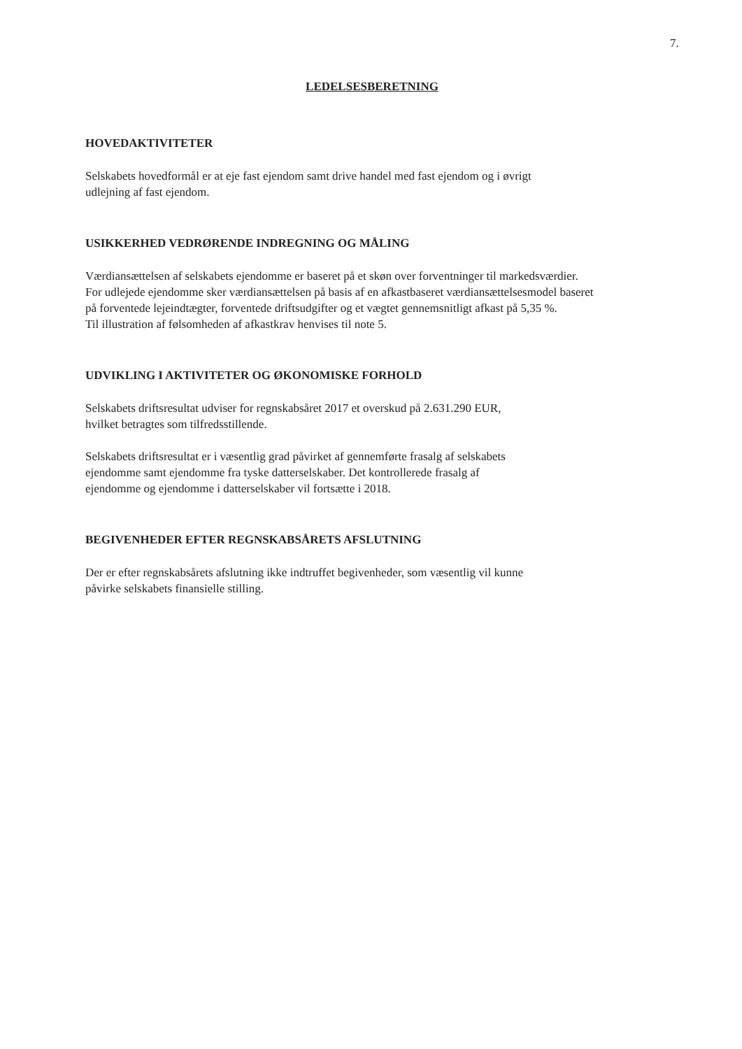7.
LEDELSESBERETNING
HOVEDAKTIVITETER
Selskabets hovedformål er at eje fast ejendom samt drive handel med fast ejendom og i øvrigt
udlejning af fast ejendom.
USIKKERHED VEDRØRENDE INDREGNING OG MÅLING
Værdiansættelsen af selskabets ejendomme er baseret på et skøn over forventninger til markedsværdier.
For udlejede ejendomme sker værdiansættelsen på basis af en afkastbaseret værdiansættelsesmodel baseret
på forventede lejeindtægter, forventede driftsudgifter og et vægtet gennemsnitligt afkast på 5,35 %.
Til illustration af følsomheden af afkastkrav henvises til note 5.
UDVIKLING I AKTIVITETER OG ØKONOMISKE FORHOLD
Selskabets driftsresultat udviser for regnskabsåret 2017 et overskud på 2.631.290 EUR,
hvilket betragtes som tilfredsstillende.
Selskabets driftsresultat er i væsentlig grad påvirket af gennemførte frasalg af selskabets
ejendomme samt ejendomme fra tyske datterselskaber. Det kontrollerede frasalg af
ejendomme og ejendomme i datterselskaber vil fortsætte i 2018.
BEGIVENHEDER EFTER REGNSKABSÅRETS AFSLUTNING
Der er efter regnskabsårets afslutning ikke indtruffet begivenheder, som væsentlig vil kunne
påvirke selskabets finansielle stilling.